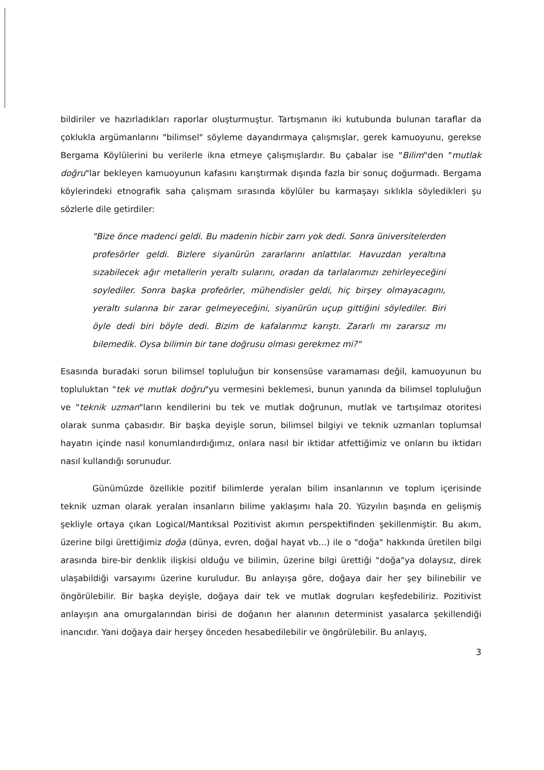bildiriler ve hazırladıkları raporlar oluşturmuştur. Tartışmanın iki kutubunda bulunan taraflar da çoklukla argümanlarını "bilimsel" söyleme dayandırmaya çalışmışlar, gerek kamuoyunu, gerekse Bergama Köylülerini bu verilerle ikna etmeye çalışmışlardır. Bu çabalar ise "Bilim"den "mutlak doğru"lar bekleyen kamuoyunun kafasını karıştırmak dışında fazla bir sonuç doğurmadı. Bergama köylerindeki etnografik saha çalışmam sırasında köylüler bu karmaşayı sıklıkla söyledikleri şu sözlerle dile getirdiler:
"Bize önce madenci geldi. Bu madenin hicbir zarrı yok dedi. Sonra üniversitelerden profesörler geldi. Bizlere siyanürün zararlarını anlattılar. Havuzdan yeraltına sızabilecek ağır metallerin yeraltı sularını, oradan da tarlalarımızı zehirleyeceğini soylediler. Sonra başka profeörler, mühendisler geldi, hiç birşey olmayacagını, yeraltı sularına bir zarar gelmeyeceğini, siyanürün uçup gittiğini söylediler. Biri öyle dedi biri böyle dedi. Bizim de kafalarımız karıştı. Zararlı mı zararsız mı bilemedik. Oysa bilimin bir tane doğrusu olması gerekmez mi?"
Esasında buradaki sorun bilimsel topluluğun bir konsensüse varamaması değil, kamuoyunun bu topluluktan "tek ve mutlak doğru"yu vermesini beklemesi, bunun yanında da bilimsel topluluğun ve "teknik uzman"ların kendilerini bu tek ve mutlak doğrunun, mutlak ve tartışılmaz otoritesi olarak sunma çabasıdır. Bir başka deyişle sorun, bilimsel bilgiyi ve teknik uzmanları toplumsal hayatın içinde nasıl konumlandırdığımız, onlara nasıl bir iktidar atfettiğimiz ve onların bu iktidarı nasıl kullandığı sorunudur.
Günümüzde özellikle pozitif bilimlerde yeralan bilim insanlarının ve toplum içerisinde teknik uzman olarak yeralan insanların bilime yaklaşımı hala 20. Yüzyılın başında en gelişmiş şekliyle ortaya çıkan Logical/Mantıksal Pozitivist akımın perspektifinden şekillenmiştir. Bu akım, üzerine bilgi ürettiğimiz doğa (dünya, evren, doğal hayat vb...) ile o "doğa" hakkında üretilen bilgi arasında bire-bir denklik ilişkisi olduğu ve bilimin, üzerine bilgi ürettiği "doğa"ya dolaysız, direk ulaşabildiği varsayımı üzerine kuruludur. Bu anlayışa göre, doğaya dair her şey bilinebilir ve öngörülebilir. Bir başka deyişle, doğaya dair tek ve mutlak dogruları keşfedebiliriz. Pozitivist anlayışın ana omurgalarından birisi de doğanın her alanının determinist yasalarca şekillendiği inancıdır. Yani doğaya dair herşey önceden hesabedilebilir ve öngörülebilir. Bu anlayış,
3